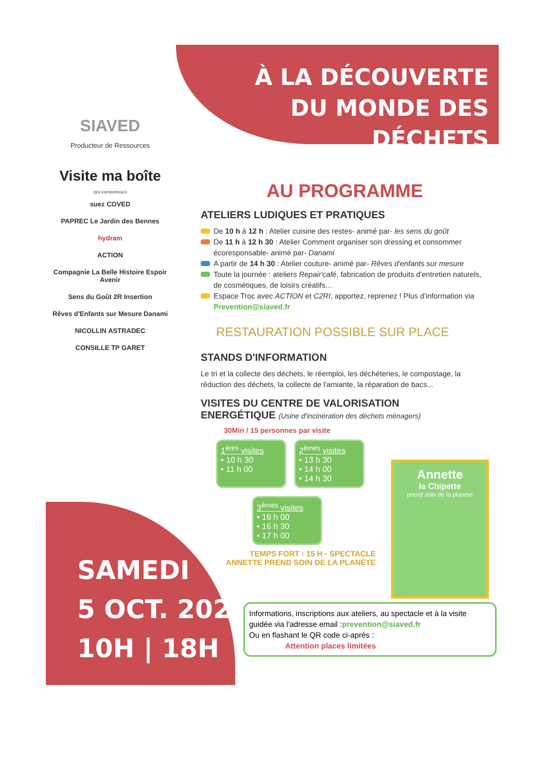SIAVED
Producteur de Ressources
Visite ma boîte
DES ENTREPRISES
suez COVED
PAPREC Le Jardin des Bennes
hydram
ACTION
Compagnie La Belle Histoire Espoir Avenir
Sens du Goût 2R Insertion
Rêves d'Enfants sur Mesure Danami
NICOLLIN ASTRADEC
CONSILLE TP GARET
SAMEDI
5 OCT. 2024
10H | 18H
À LA DÉCOUVERTE
DU MONDE DES DÉCHETS
AU PROGRAMME
ATELIERS LUDIQUES ET PRATIQUES
De 10 h à 12 h : Atelier cuisine des restes- animé par- les sens du goût
De 11 h à 12 h 30 : Atelier Comment organiser son dressing et consommer écoresponsable- animé par- Danami
A partir de 14 h 30 : Atelier couture- animé par- Rêves d'enfants sur mesure
Toute la journée : ateliers Repair'café, fabrication de produits d'entretien naturels, de cosmétiques, de loisirs créatifs...
Espace Troc avec ACTION et C2RI, apportez, reprenez ! Plus d'information via Prevention@siaved.fr
RESTAURATION POSSIBLE SUR PLACE
STANDS D'INFORMATION
Le tri et la collecte des déchets, le réemploi, les déchèteries, le compostage, la réduction des déchets, la collecte de l'amiante, la réparation de bacs...
VISITES DU CENTRE DE VALORISATION
ENERGÉTIQUE (Usine d'incinération des déchets ménagers)
30Min / 15 personnes par visite
1<sup>ères</sup> visites
• 10 h 30
• 11 h 00
2<sup>èmes</sup> visites
• 13 h 30
• 14 h 00
• 14 h 30
3<sup>èmes</sup> visites
• 16 h 00
• 16 h 30
• 17 h 00
TEMPS FORT : 15 H - SPECTACLE
ANNETTE PREND SOIN DE LA PLANÈTE
Annette
la Chipette
prend soin de la planète
Informations, inscriptions aux ateliers, au spectacle et à la visite guidée via l'adresse email :prevention@siaved.fr
Ou en flashant le QR code ci-après :
Attention places limitées